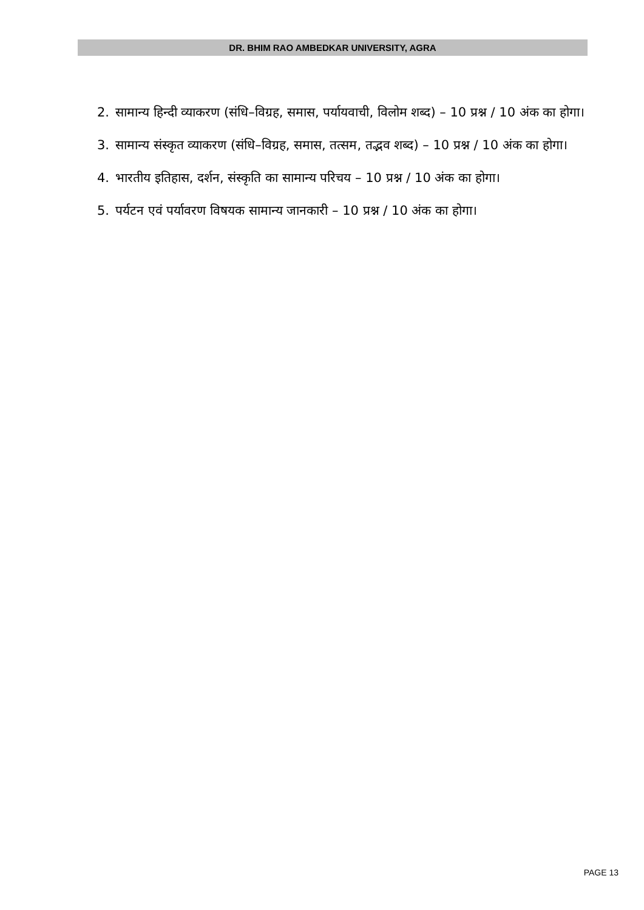DR. BHIM RAO AMBEDKAR UNIVERSITY, AGRA
2. सामान्य हिन्दी व्याकरण (संधि–विग्रह, समास, पर्यायवाची, विलोम शब्द) – 10 प्रश्न / 10 अंक का होगा।
3. सामान्य संस्कृत व्याकरण (संधि–विग्रह, समास, तत्सम, तद्भव शब्द) – 10 प्रश्न / 10 अंक का होगा।
4. भारतीय इतिहास, दर्शन, संस्कृति का सामान्य परिचय – 10 प्रश्न / 10 अंक का होगा।
5. पर्यटन एवं पर्यावरण विषयक सामान्य जानकारी – 10 प्रश्न / 10 अंक का होगा।
PAGE 13